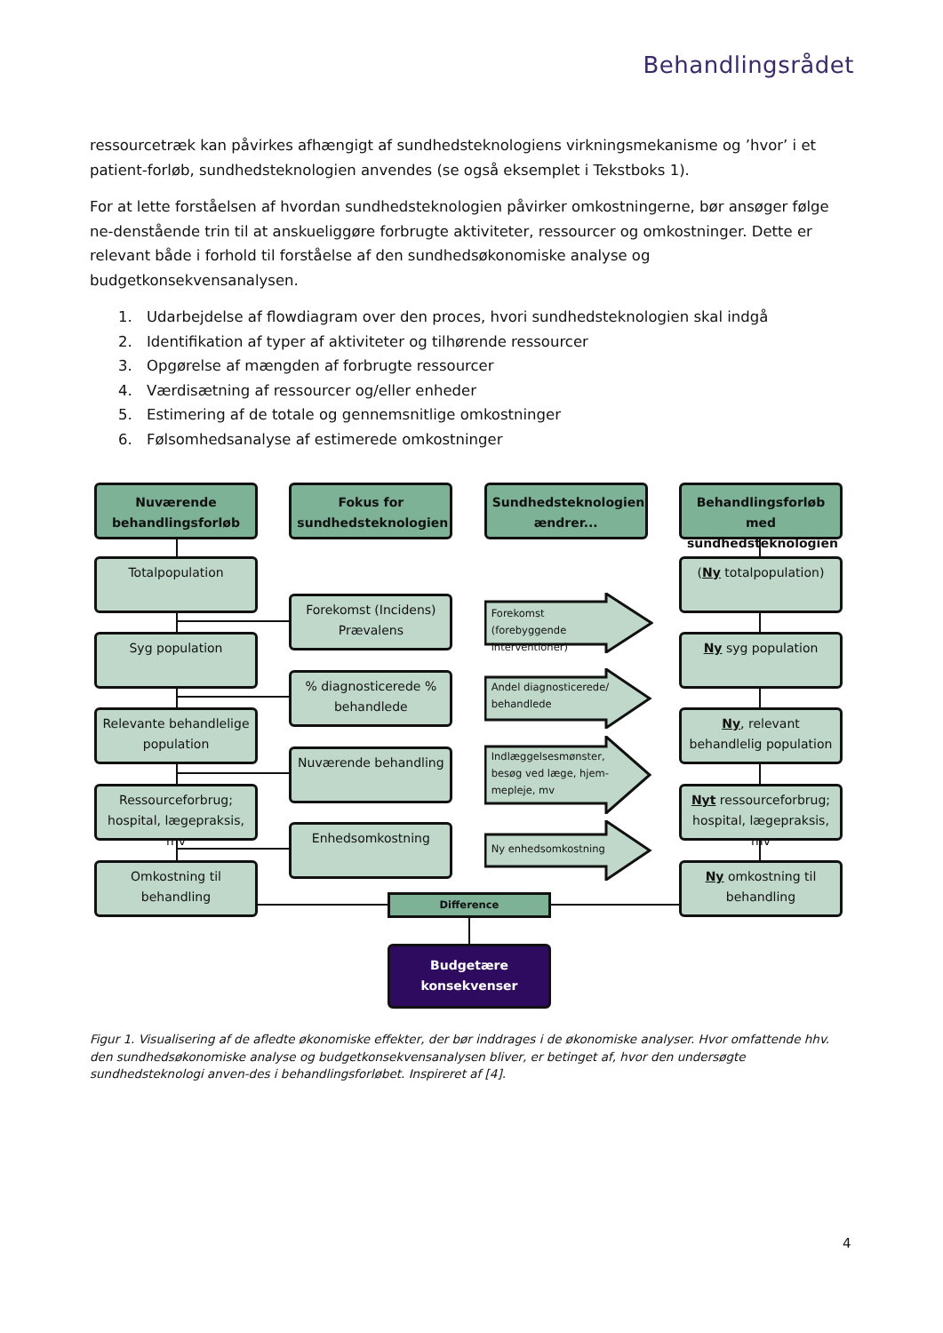Behandlingsrådet
ressourcetræk kan påvirkes afhængigt af sundhedsteknologiens virkningsmekanisme og ’hvor’ i et patient-forløb, sundhedsteknologien anvendes (se også eksemplet i Tekstboks 1).
For at lette forståelsen af hvordan sundhedsteknologien påvirker omkostningerne, bør ansøger følge ne-denstående trin til at anskueliggøre forbrugte aktiviteter, ressourcer og omkostninger. Dette er relevant både i forhold til forståelse af den sundhedsøkonomiske analyse og budgetkonsekvensanalysen.
1. Udarbejdelse af flowdiagram over den proces, hvori sundhedsteknologien skal indgå
2. Identifikation af typer af aktiviteter og tilhørende ressourcer
3. Opgørelse af mængden af forbrugte ressourcer
4. Værdisætning af ressourcer og/eller enheder
5. Estimering af de totale og gennemsnitlige omkostninger
6. Følsomhedsanalyse af estimerede omkostninger
Nuværende behandlingsforløb
Totalpopulation
Syg population
Relevante behandlelige population
Ressourceforbrug; hospital, lægepraksis, mv
Omkostning til behandling
Fokus for sundhedsteknologien
Forekomst (Incidens) Prævalens
% diagnosticerede % behandlede
Nuværende behandling
Enhedsomkostning
Sundhedsteknologien ændrer...
Forekomst (forebyggende interventioner)
Andel diagnosticerede/ behandlede
Indlæggelsesmønster, besøg ved læge, hjem-mepleje, mv
Ny enhedsomkostning
Behandlingsforløb med sundhedsteknologien
(Ny totalpopulation)
Ny syg population
Ny, relevant behandlelig population
Nyt ressourceforbrug; hospital, lægepraksis, mv
Ny omkostning til behandling
Difference
Budgetære konsekvenser
Figur 1. Visualisering af de afledte økonomiske effekter, der bør inddrages i de økonomiske analyser. Hvor omfattende hhv. den sundhedsøkonomiske analyse og budgetkonsekvensanalysen bliver, er betinget af, hvor den undersøgte sundhedsteknologi anven-des i behandlingsforløbet. Inspireret af [4].
4